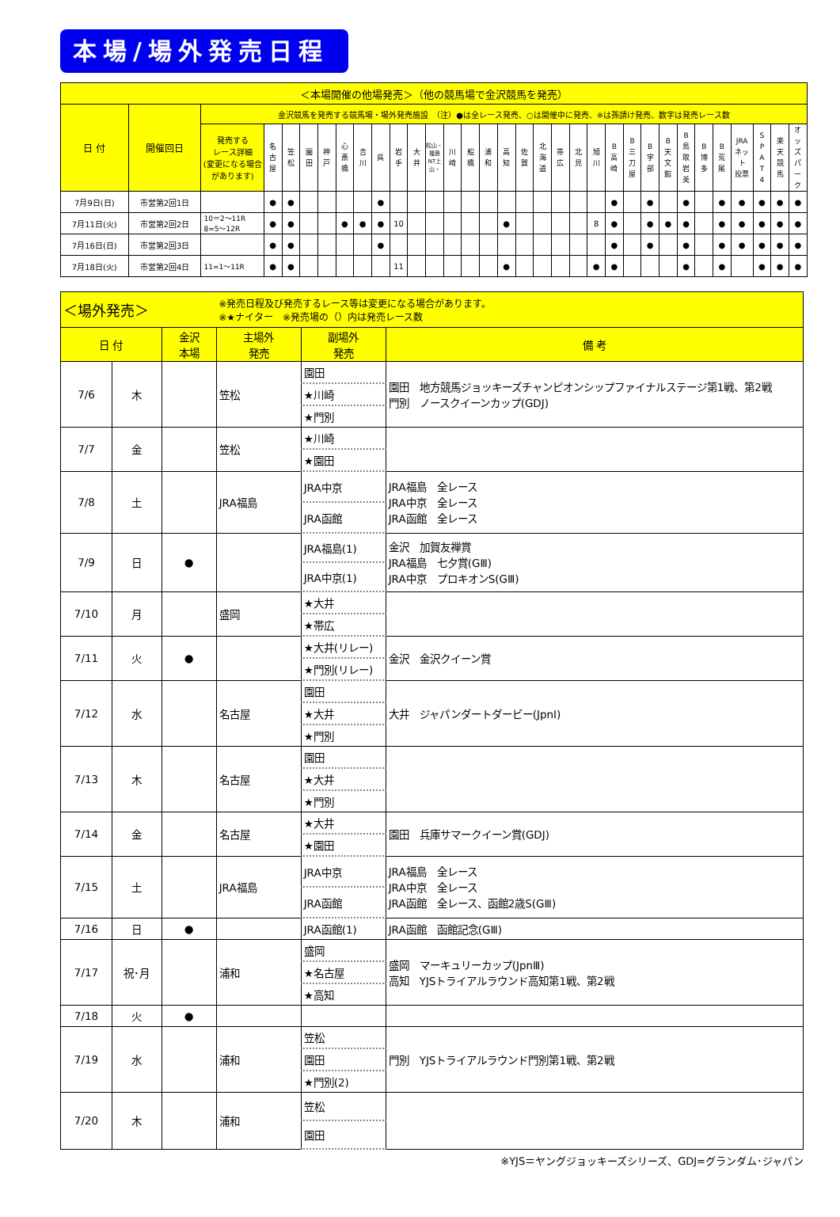本場/場外発売日程
| ＜本場開催の他場発売＞（他の競馬場で金沢競馬を発売） | | | | | | | | | | | | | | | | | | | | | | | | | | | | | | | | |
| 日 付 | 開催回日 | 金沢競馬を発売する競馬場・場外発売施設 （注）●は全レース発売、○は開催中に発売、※は孫請け発売、数字は発売レース数 | | | | | | | | | | | | | | | | | | | | | | | | | | | | | | |
| | | 発売する レース詳細 (変更になる場合 があります) | 名 古 屋 | 笠 松 | 園 田 | 神 戸 | 心 斎 橋 | 吉 川 | 呉 | 岩 手 | 大 井 | 松山・福島 NT上山・ | 川 崎 | 船 橋 | 浦 和 | 高 知 | 佐 賀 | 北 海 道 | 帯 広 | 北 見 | 旭 川 | B 高 崎 | B 三 刀 屋 | B 宇 部 | B 天 文 館 | B 鳥 取 岩 美 | B 博 多 | B 荒 尾 | JRA ネット 投票 | S P A T 4 | 楽 天 競 馬 | オ ッ ズ パ ー ク |
| 7月9日(日) | 市営第2回1日 | | ● | ● | | | | | ● | | | | | | | | | | | | | ● | | ● | | ● | | ● | ● | ● | ● | ● |
| 7月11日(火) | 市営第2回2日 | 10＝2～11R 8=5～12R | ● | ● | | | ● | ● | ● | 10 | | | | | | ● | | | | | 8 | ● | | ● | ● | ● | | ● | ● | ● | ● | ● |
| 7月16日(日) | 市営第2回3日 | | ● | ● | | | | | ● | | | | | | | | | | | | | ● | | ● | | ● | | ● | ● | ● | ● | ● |
| 7月18日(火) | 市営第2回4日 | 11=1～11R | ● | ● | | | | | | 11 | | | | | | ● | | | | | ● | ● | | | | ● | | ● | | ● | ● | ● |
| ＜場外発売＞ | | | ※発売日程及び発売するレース等は変更になる場合があります。 ※★ナイター ※発売場の（）内は発売レース数 | | |
| 日 付 | | 金沢 本場 | 主場外 発売 | 副場外 発売 | 備 考 |
| 7/6 | 木 | | 笠松 | 園田 | 園田 地方競馬ジョッキーズチャンピオンシップファイナルステージ第1戦、第2戦 門別 ノースクイーンカップ(GDJ) |
| | | | | ★川崎 | |
| | | | | ★門別 | |
| 7/7 | 金 | | 笠松 | ★川崎 | |
| | | | | ★園田 | |
| 7/8 | 土 | | JRA福島 | JRA中京 | JRA福島 全レース JRA中京 全レース JRA函館 全レース |
| | | | | JRA函館 | |
| 7/9 | 日 | ● | | JRA福島(1) | 金沢 加賀友禅賞 JRA福島 七夕賞(GⅢ) JRA中京 プロキオンS(GⅢ) |
| | | | | JRA中京(1) | |
| 7/10 | 月 | | 盛岡 | ★大井 | |
| | | | | ★帯広 | |
| 7/11 | 火 | ● | | ★大井(リレー) | 金沢 金沢クイーン賞 |
| | | | | ★門別(リレー) | |
| 7/12 | 水 | | 名古屋 | 園田 | 大井 ジャパンダートダービー(JpnⅠ) |
| | | | | ★大井 | |
| | | | | ★門別 | |
| 7/13 | 木 | | 名古屋 | 園田 | |
| | | | | ★大井 | |
| | | | | ★門別 | |
| 7/14 | 金 | | 名古屋 | ★大井 | 園田 兵庫サマークイーン賞(GDJ) |
| | | | | ★園田 | |
| 7/15 | 土 | | JRA福島 | JRA中京 | JRA福島 全レース JRA中京 全レース JRA函館 全レース、函館2歳S(GⅢ) |
| | | | | JRA函館 | |
| 7/16 | 日 | ● | | JRA函館(1) | JRA函館 函館記念(GⅢ) |
| 7/17 | 祝･月 | | 浦和 | 盛岡 | 盛岡 マーキュリーカップ(JpnⅢ) 高知 YJSトライアルラウンド高知第1戦、第2戦 |
| | | | | ★名古屋 | |
| | | | | ★高知 | |
| 7/18 | 火 | ● | | | |
| 7/19 | 水 | | 浦和 | 笠松 | 門別 YJSトライアルラウンド門別第1戦、第2戦 |
| | | | | 園田 | |
| | | | | ★門別(2) | |
| 7/20 | 木 | | 浦和 | 笠松 | |
| | | | | 園田 | |
※YJS＝ヤングジョッキーズシリーズ、GDJ=グランダム･ジャパン